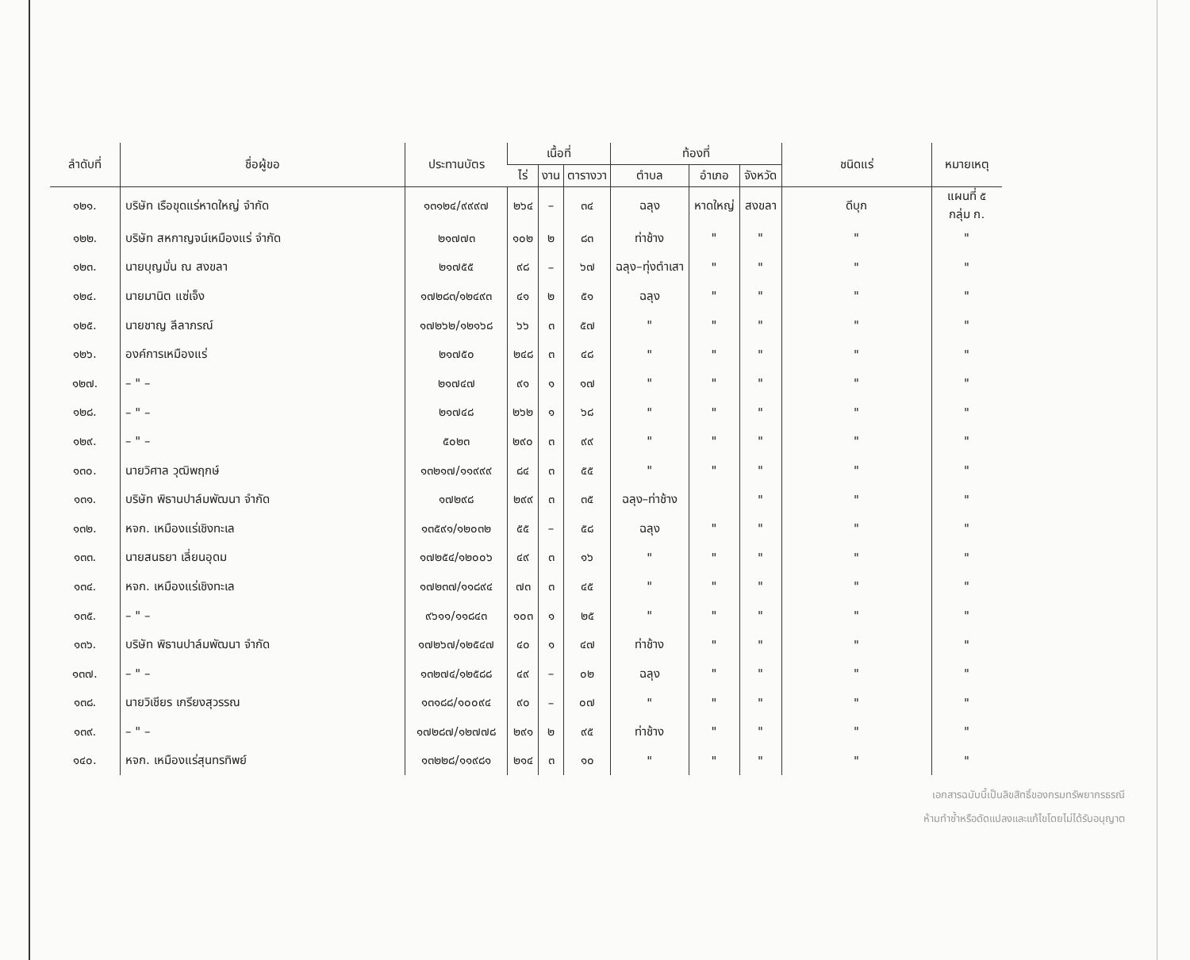| ลำดับที่ | ชื่อผู้ขอ | ประทานบัตร | เนื้อที่ | | | ท้องที่ | | | ชนิดแร่ | หมายเหตุ |
| --- | --- | --- | --- | --- | --- | --- | --- | --- | --- | --- |
| | | | ไร่ | งาน | ตารางวา | ตำบล | อำเภอ | จังหวัด | | |
| ๑๒๑. | บริษัท เรือขุดแร่หาดใหญ่ จำกัด | ๑๓๑๒๔/๙๙๙๗ | ๒๖๔ | – | ๓๔ | ฉลุง | หาดใหญ่ | สงขลา | ดีบุก | แผนที่ ๕ กลุ่ม ก. |
| ๑๒๒. | บริษัท สหกาญจน์เหมืองแร่ จำกัด | ๒๑๗๗๓ | ๑๐๒ | ๒ | ๘๓ | ท่าช้าง | " | " | " | " |
| ๑๒๓. | นายบุญมั่น ณ สงขลา | ๒๑๗๕๕ | ๙๘ | – | ๖๗ | ฉลุง–ทุ่งตำเสา | " | " | " | " |
| ๑๒๔. | นายมานิต แซ่เจ็ง | ๑๗๒๘๓/๑๒๔๙๓ | ๔๑ | ๒ | ๕๑ | ฉลุง | " | " | " | " |
| ๑๒๕. | นายชาญ ลีลาภรณ์ | ๑๗๒๖๒/๑๒๑๖๘ | ๖๖ | ๓ | ๕๗ | " | " | " | " | " |
| ๑๒๖. | องค์การเหมืองแร่ | ๒๑๗๕๐ | ๒๔๘ | ๓ | ๔๘ | " | " | " | " | " |
| ๑๒๗. | – " – | ๒๑๗๔๗ | ๙๑ | ๑ | ๑๗ | " | " | " | " | " |
| ๑๒๘. | – " – | ๒๑๗๔๘ | ๒๖๒ | ๑ | ๖๘ | " | " | " | " | " |
| ๑๒๙. | – " – | ๕๐๒๓ | ๒๙๐ | ๓ | ๙๙ | " | " | " | " | " |
| ๑๓๐. | นายวิศาล วุฒิพฤกษ์ | ๑๓๒๑๗/๑๑๙๙๙ | ๘๔ | ๓ | ๕๕ | " | " | " | " | " |
| ๑๓๑. | บริษัท พิธานปาล์มพัฒนา จำกัด | ๑๗๒๙๘ | ๒๙๙ | ๓ | ๓๕ | ฉลุง–ท่าช้าง | | " | " | " |
| ๑๓๒. | หจก. เหมืองแร่เชิงทะเล | ๑๓๕๙๑/๑๒๐๓๒ | ๕๕ | – | ๕๘ | ฉลุง | " | " | " | " |
| ๑๓๓. | นายสนธยา เลี่ยนอุดม | ๑๗๒๕๔/๑๒๐๐๖ | ๔๙ | ๓ | ๑๖ | " | " | " | " | " |
| ๑๓๔. | หจก. เหมืองแร่เชิงทะเล | ๑๗๒๓๗/๑๑๘๙๔ | ๗๓ | ๓ | ๔๕ | " | " | " | " | " |
| ๑๓๕. | – " – | ๙๖๑๑/๑๑๘๔๓ | ๑๐๓ | ๑ | ๒๕ | " | " | " | " | " |
| ๑๓๖. | บริษัท พิธานปาล์มพัฒนา จำกัด | ๑๗๒๖๗/๑๒๕๔๗ | ๔๐ | ๑ | ๔๗ | ท่าช้าง | " | " | " | " |
| ๑๓๗. | – " – | ๑๓๒๗๔/๑๒๕๘๘ | ๔๙ | – | ๐๒ | ฉลุง | " | " | " | " |
| ๑๓๘. | นายวิเชียร เกรียงสุวรรณ | ๑๓๑๘๘/๑๐๐๙๔ | ๙๐ | – | ๐๗ | " | " | " | " | " |
| ๑๓๙. | – " – | ๑๗๒๘๗/๑๒๗๗๘ | ๒๙๑ | ๒ | ๙๕ | ท่าช้าง | " | " | " | " |
| ๑๔๐. | หจก. เหมืองแร่สุนทรทิพย์ | ๑๓๒๒๘/๑๑๙๘๑ | ๒๑๔ | ๓ | ๑๐ | " | " | " | " | " |
เอกสารฉบับนี้เป็นลิขสิทธิ์ของกรมทรัพยากรธรณี
ห้ามทำซ้ำหรือดัดแปลงและแก้ไขโดยไม่ได้รับอนุญาต